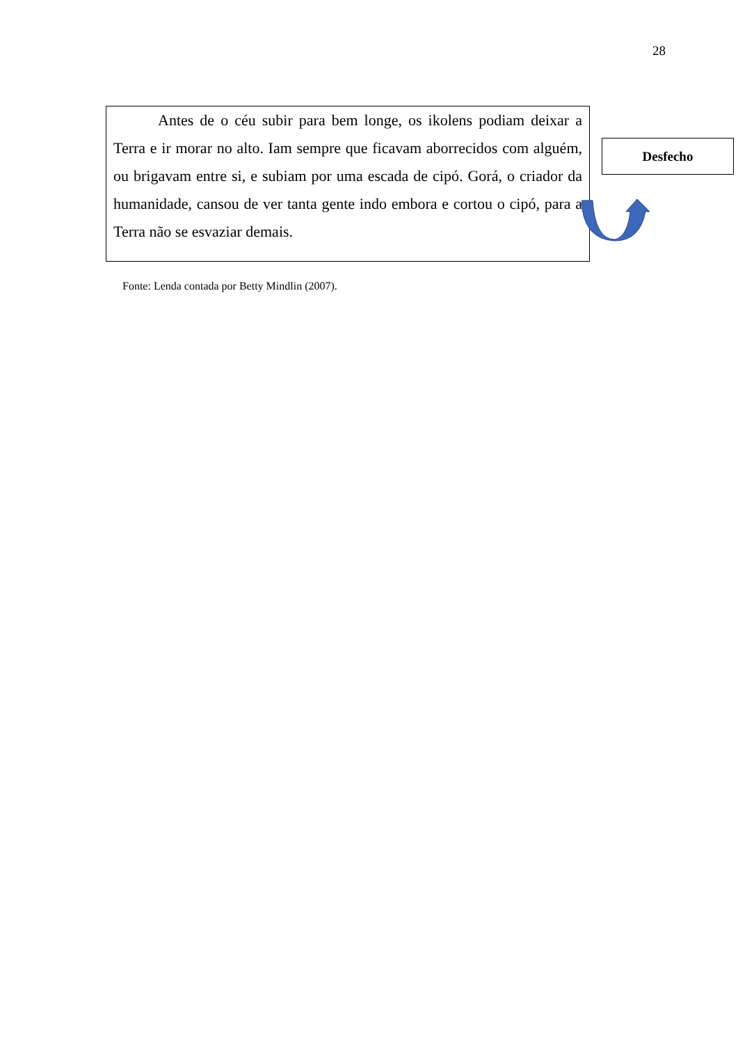28
Antes de o céu subir para bem longe, os ikolens podiam deixar a Terra e ir morar no alto. Iam sempre que ficavam aborrecidos com alguém, ou brigavam entre si, e subiam por uma escada de cipó. Gorá, o criador da humanidade, cansou de ver tanta gente indo embora e cortou o cipó, para a Terra não se esvaziar demais.
Desfecho
Fonte: Lenda contada por Betty Mindlin (2007).